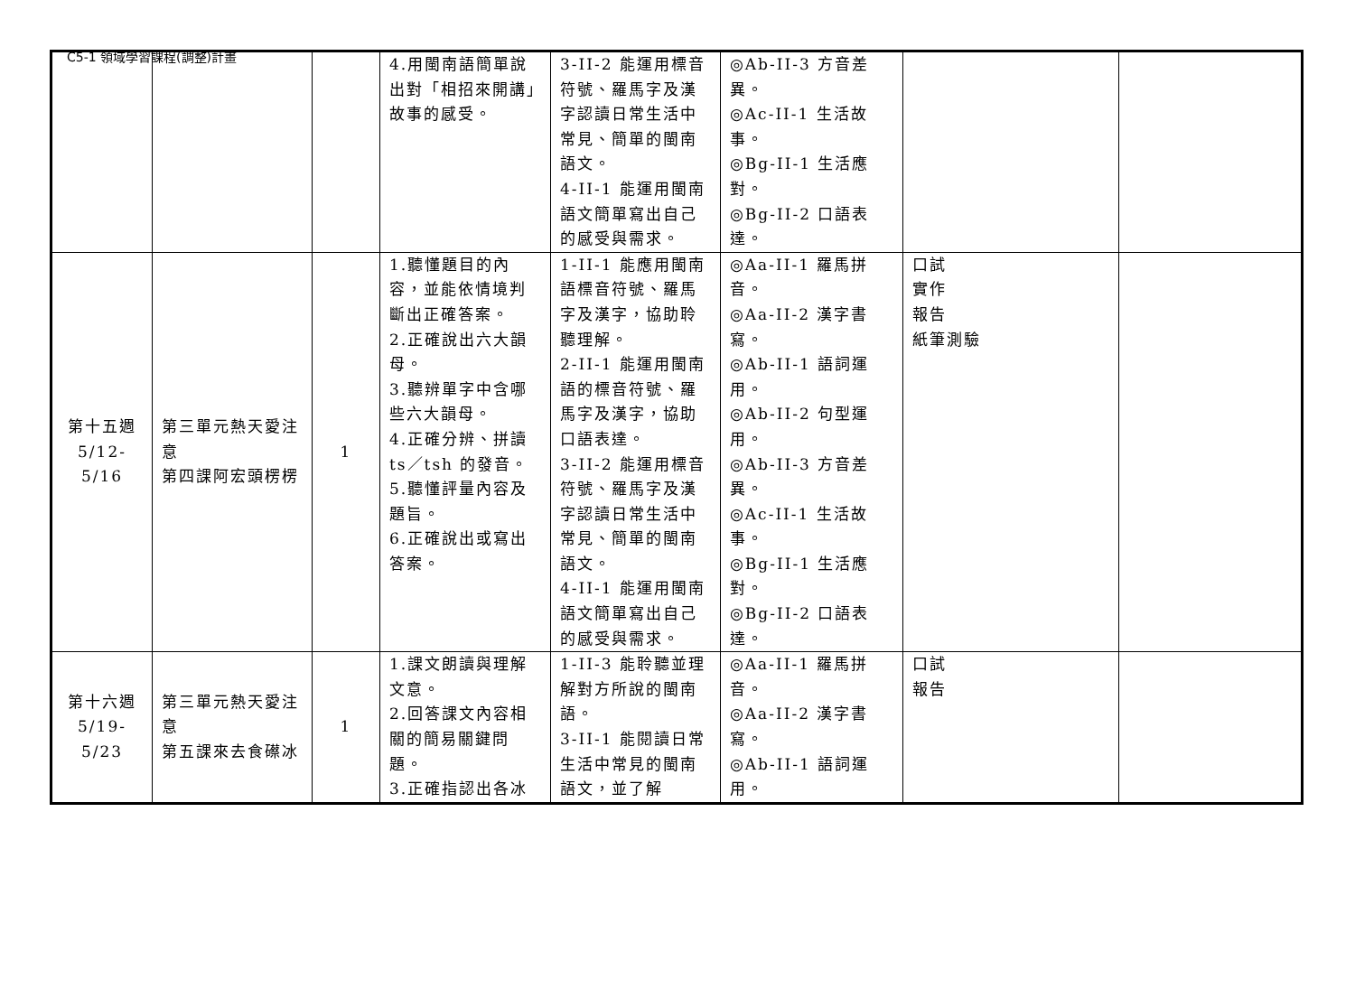C5-1 領域學習課程(調整)計畫
| | | | 4.用閩南語簡單說出對「相招來開講」故事的感受。 | 3-II-2 能運用標音符號、羅馬字及漢字認讀日常生活中常見、簡單的閩南語文。 4-II-1 能運用閩南語文簡單寫出自己的感受與需求。 | ◎Ab-II-3 方音差異。 ◎Ac-II-1 生活故事。 ◎Bg-II-1 生活應對。 ◎Bg-II-2 口語表達。 | | |
| 第十五週 5/12-5/16 | 第三單元熱天愛注意 第四課阿宏頭楞楞 | 1 | 1.聽懂題目的內容，並能依情境判斷出正確答案。 2.正確說出六大韻母。 3.聽辨單字中含哪些六大韻母。 4.正確分辨、拼讀ts／tsh 的發音。 5.聽懂評量內容及題旨。 6.正確說出或寫出答案。 | 1-II-1 能應用閩南語標音符號、羅馬字及漢字，協助聆聽理解。 2-II-1 能運用閩南語的標音符號、羅馬字及漢字，協助口語表達。 3-II-2 能運用標音符號、羅馬字及漢字認讀日常生活中常見、簡單的閩南語文。 4-II-1 能運用閩南語文簡單寫出自己的感受與需求。 | ◎Aa-II-1 羅馬拼音。 ◎Aa-II-2 漢字書寫。 ◎Ab-II-1 語詞運用。 ◎Ab-II-2 句型運用。 ◎Ab-II-3 方音差異。 ◎Ac-II-1 生活故事。 ◎Bg-II-1 生活應對。 ◎Bg-II-2 口語表達。 | 口試 實作 報告 紙筆測驗 | |
| 第十六週 5/19-5/23 | 第三單元熱天愛注意 第五課來去食礤冰 | 1 | 1.課文朗讀與理解文意。 2.回答課文內容相關的簡易關鍵問題。 3.正確指認出各冰 | 1-II-3 能聆聽並理解對方所說的閩南語。 3-II-1 能閱讀日常生活中常見的閩南語文，並了解 | ◎Aa-II-1 羅馬拼音。 ◎Aa-II-2 漢字書寫。 ◎Ab-II-1 語詞運用。 | 口試 報告 | |